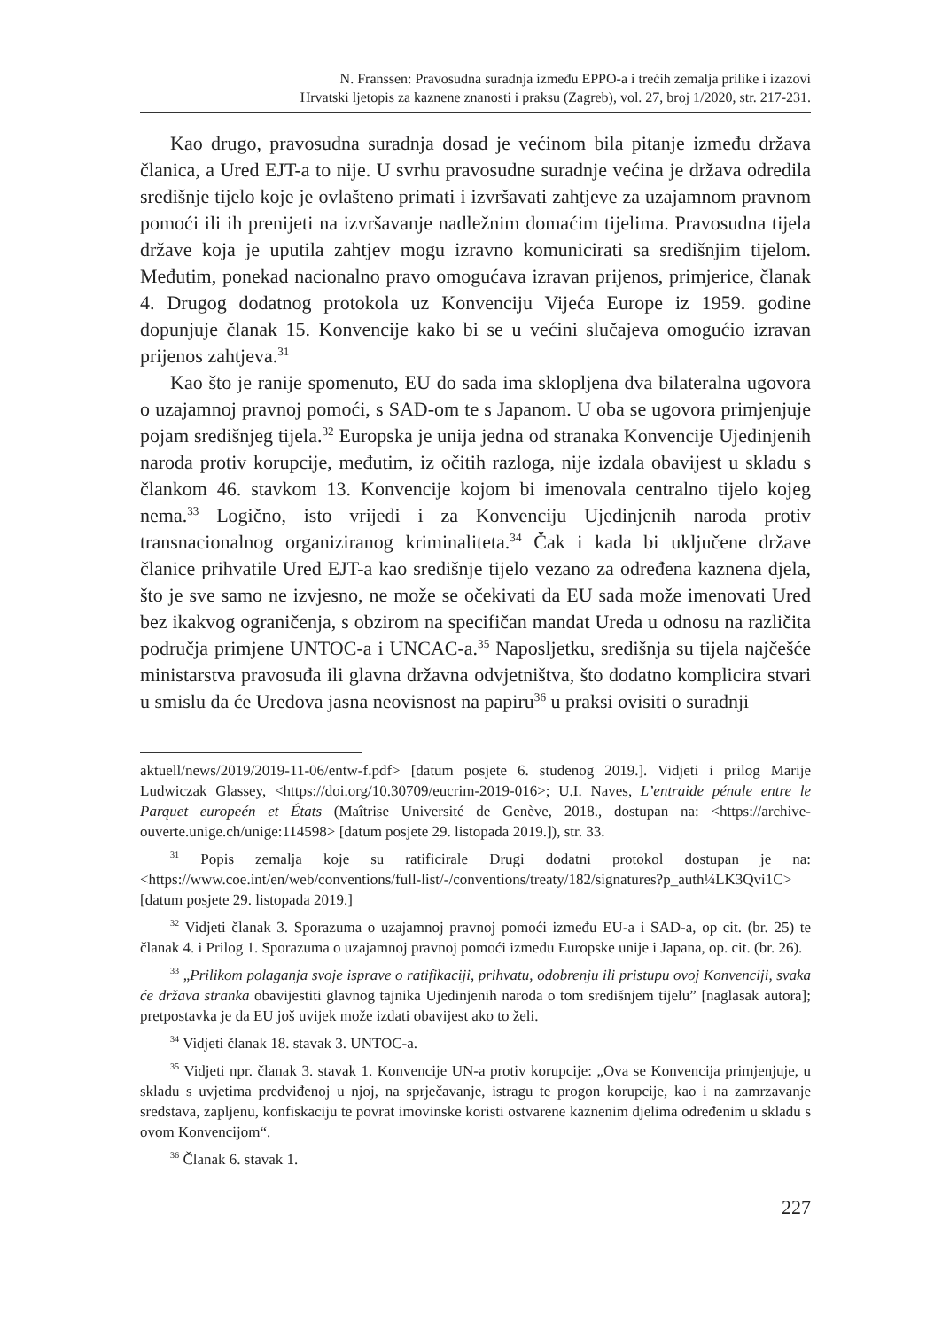N. Franssen: Pravosudna suradnja između EPPO-a i trećih zemalja prilike i izazovi
Hrvatski ljetopis za kaznene znanosti i praksu (Zagreb), vol. 27, broj 1/2020, str. 217-231.
Kao drugo, pravosudna suradnja dosad je većinom bila pitanje između država članica, a Ured EJT-a to nije. U svrhu pravosudne suradnje većina je država odredila središnje tijelo koje je ovlašteno primati i izvršavati zahtjeve za uzajamnom pravnom pomoći ili ih prenijeti na izvršavanje nadležnim domaćim tijelima. Pravosudna tijela države koja je uputila zahtjev mogu izravno komunicirati sa središnjim tijelom. Međutim, ponekad nacionalno pravo omogućava izravan prijenos, primjerice, članak 4. Drugog dodatnog protokola uz Konvenciju Vijeća Europe iz 1959. godine dopunjuje članak 15. Konvencije kako bi se u većini slučajeva omogućio izravan prijenos zahtjeva.<sup>31</sup>
Kao što je ranije spomenuto, EU do sada ima sklopljena dva bilateralna ugovora o uzajamnoj pravnoj pomoći, s SAD-om te s Japanom. U oba se ugovora primjenjuje pojam središnjeg tijela.<sup>32</sup> Europska je unija jedna od stranaka Konvencije Ujedinjenih naroda protiv korupcije, međutim, iz očitih razloga, nije izdala obavijest u skladu s člankom 46. stavkom 13. Konvencije kojom bi imenovala centralno tijelo kojeg nema.<sup>33</sup> Logično, isto vrijedi i za Konvenciju Ujedinjenih naroda protiv transnacionalnog organiziranog kriminaliteta.<sup>34</sup> Čak i kada bi uključene države članice prihvatile Ured EJT-a kao središnje tijelo vezano za određena kaznena djela, što je sve samo ne izvjesno, ne može se očekivati da EU sada može imenovati Ured bez ikakvog ograničenja, s obzirom na specifičan mandat Ureda u odnosu na različita područja primjene UNTOC-a i UNCAC-a.<sup>35</sup> Naposljetku, središnja su tijela najčešće ministarstva pravosuđa ili glavna državna odvjetništva, što dodatno komplicira stvari u smislu da će Uredova jasna neovisnost na papiru<sup>36</sup> u praksi ovisiti o suradnji
aktuell/news/2019/2019-11-06/entw-f.pdf> [datum posjete 6. studenog 2019.]. Vidjeti i prilog Marije Ludwiczak Glassey, <https://doi.org/10.30709/eucrim-2019-016>; U.I. Naves, L’entraide pénale entre le Parquet europeén et États (Maîtrise Université de Genève, 2018., dostupan na: <https://archive-ouverte.unige.ch/unige:114598> [datum posjete 29. listopada 2019.]), str. 33.
<sup>31</sup> Popis zemalja koje su ratificirale Drugi dodatni protokol dostupan je na: <https://www.coe.int/en/web/conventions/full-list/-/conventions/treaty/182/signatures?p_auth¼LK3Qvi1C> [datum posjete 29. listopada 2019.]
<sup>32</sup> Vidjeti članak 3. Sporazuma o uzajamnoj pravnoj pomoći između EU-a i SAD-a, op cit. (br. 25) te članak 4. i Prilog 1. Sporazuma o uzajamnoj pravnoj pomoći između Europske unije i Japana, op. cit. (br. 26).
<sup>33</sup> „Prilikom polaganja svoje isprave o ratifikaciji, prihvatu, odobrenju ili pristupu ovoj Konvenciji, svaka će država stranka obavijestiti glavnog tajnika Ujedinjenih naroda o tom središnjem tijelu” [naglasak autora]; pretpostavka je da EU još uvijek može izdati obavijest ako to želi.
<sup>34</sup> Vidjeti članak 18. stavak 3. UNTOC-a.
<sup>35</sup> Vidjeti npr. članak 3. stavak 1. Konvencije UN-a protiv korupcije: „Ova se Konvencija primjenjuje, u skladu s uvjetima predviđenoj u njoj, na sprječavanje, istragu te progon korupcije, kao i na zamrzavanje sredstava, zapljenu, konfiskaciju te povrat imovinske koristi ostvarene kaznenim djelima određenim u skladu s ovom Konvencijom“.
<sup>36</sup> Članak 6. stavak 1.
227